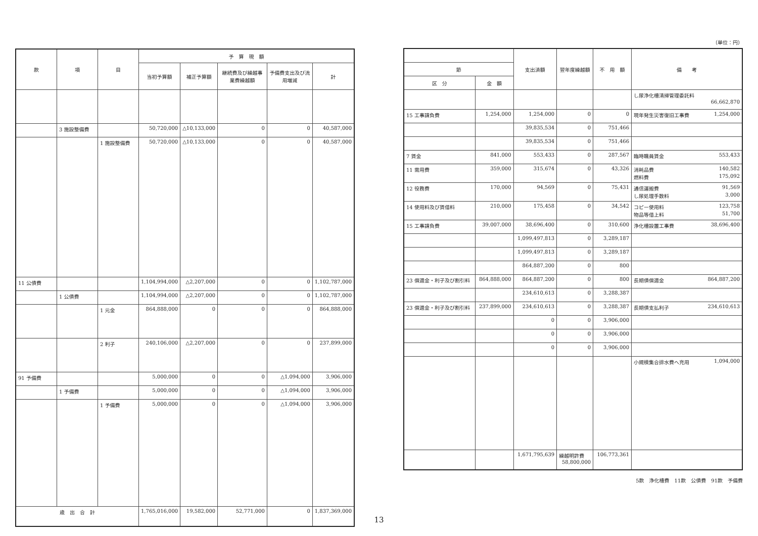| 款 | 項 | 目 | 予 算 現 額 | | | | |
| --- | --- | --- | --- | --- | --- | --- | --- |
| | | | 当初予算額 | 補正予算額 | 継続費及び繰越事業費繰越額 | 予備費支出及び流用増減 | 計 |
| | 3 施設整備費 | | 50,720,000 | △10,133,000 | 0 | 0 | 40,587,000 |
| | | 1 施設整備費 | 50,720,000 | △10,133,000 | 0 | 0 | 40,587,000 |
| 11 公債費 | | | 1,104,994,000 | △2,207,000 | 0 | 0 | 1,102,787,000 |
| | 1 公債費 | | 1,104,994,000 | △2,207,000 | 0 | 0 | 1,102,787,000 |
| | | 1 元金 | 864,888,000 | 0 | 0 | 0 | 864,888,000 |
| | | 2 利子 | 240,106,000 | △2,207,000 | 0 | 0 | 237,899,000 |
| 91 予備費 | | | 5,000,000 | 0 | 0 | △1,094,000 | 3,906,000 |
| | 1 予備費 | | 5,000,000 | 0 | 0 | △1,094,000 | 3,906,000 |
| | | 1 予備費 | 5,000,000 | 0 | 0 | △1,094,000 | 3,906,000 |
| 歳 出 合 計 | | | 1,765,016,000 | 19,582,000 | 52,771,000 | 0 | 1,837,369,000 |
（単位：円）
| | | 支出済額 | 翌年度繰越額 | 不 用 額 | 備 考 |
| --- | --- | --- | --- | --- | --- |
| 節 | | | | | |
| 区 分 | 金 額 | | | | |
| | | | | | し尿浄化槽清掃管理委託料 66,662,870 |
| 15 工事請負費 | 1,254,000 | 1,254,000 | 0 | 0 | 現年発生災害復旧工事費 1,254,000 |
| | | 39,835,534 | 0 | 751,466 | |
| | | 39,835,534 | 0 | 751,466 | |
| 7 賃金 | 841,000 | 553,433 | 0 | 287,567 | 臨時職員賃金 553,433 |
| 11 需用費 | 359,000 | 315,674 | 0 | 43,326 | 消耗品費 140,582 燃料費 175,092 |
| 12 役務費 | 170,000 | 94,569 | 0 | 75,431 | 通信運搬費 91,569 し尿処理手数料 3,000 |
| 14 使用料及び賃借料 | 210,000 | 175,458 | 0 | 34,542 | コピー使用料 123,758 物品等借上料 51,700 |
| 15 工事請負費 | 39,007,000 | 38,696,400 | 0 | 310,600 | 浄化槽設置工事費 38,696,400 |
| | | 1,099,497,813 | 0 | 3,289,187 | |
| | | 1,099,497,813 | 0 | 3,289,187 | |
| | | 864,887,200 | 0 | 800 | |
| 23 償還金・利子及び割引料 | 864,888,000 | 864,887,200 | 0 | 800 | 長期債償還金 864,887,200 |
| | | 234,610,613 | 0 | 3,288,387 | |
| 23 償還金・利子及び割引料 | 237,899,000 | 234,610,613 | 0 | 3,288,387 | 長期債支払利子 234,610,613 |
| | | 0 | 0 | 3,906,000 | |
| | | 0 | 0 | 3,906,000 | |
| | | 0 | 0 | 3,906,000 | |
| | | | | | 小規模集合排水費へ充用 1,094,000 |
| | | 1,671,795,639 | 繰越明許費 58,800,000 | 106,773,361 | |
5款　浄化槽費　11款　公債費　91款　予備費
13